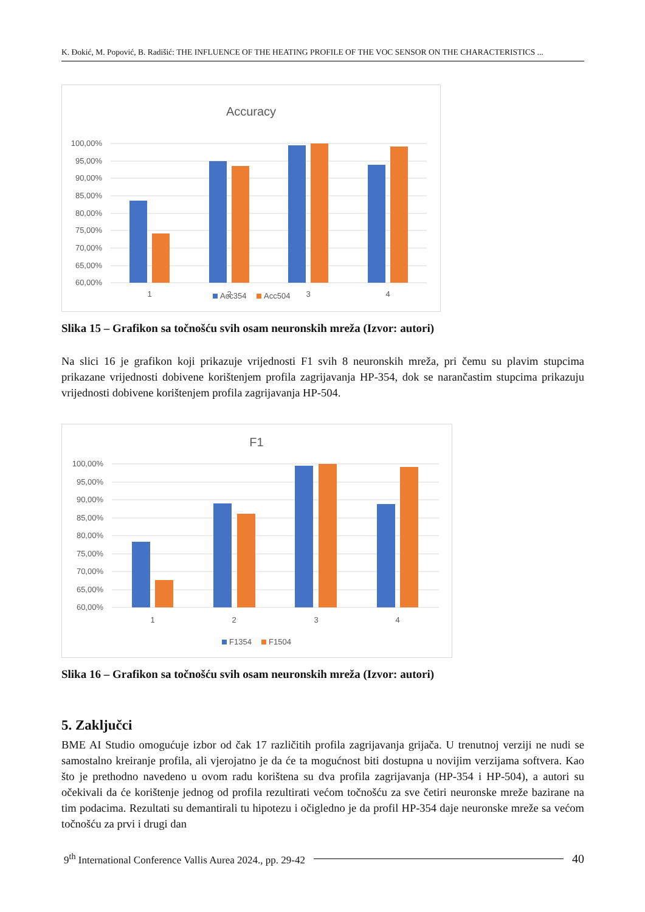K. Đokić, M. Popović, B. Radišić: THE INFLUENCE OF THE HEATING PROFILE OF THE VOC SENSOR ON THE CHARACTERISTICS ...
Accuracy
100,00%
95,00%
90,00%
85,00%
80,00%
75,00%
70,00%
65,00%
60,00%
1
2
3
4
Acc354
Acc504
Slika 15 – Grafikon sa točnošću svih osam neuronskih mreža (Izvor: autori)
Na slici 16 je grafikon koji prikazuje vrijednosti F1 svih 8 neuronskih mreža, pri čemu su plavim stupcima prikazane vrijednosti dobivene korištenjem profila zagrijavanja HP-354, dok se narančastim stupcima prikazuju vrijednosti dobivene korištenjem profila zagrijavanja HP-504.
F1
100,00%
95,00%
90,00%
85,00%
80,00%
75,00%
70,00%
65,00%
60,00%
1
2
3
4
F1354
F1504
Slika 16 – Grafikon sa točnošću svih osam neuronskih mreža (Izvor: autori)
5. Zaključci
BME AI Studio omogućuje izbor od čak 17 različitih profila zagrijavanja grijača. U trenutnoj verziji ne nudi se samostalno kreiranje profila, ali vjerojatno je da će ta mogućnost biti dostupna u novijim verzijama softvera. Kao što je prethodno navedeno u ovom radu korištena su dva profila zagrijavanja (HP-354 i HP-504), a autori su očekivali da će korištenje jednog od profila rezultirati većom točnošću za sve četiri neuronske mreže bazirane na tim podacima. Rezultati su demantirali tu hipotezu i očigledno je da profil HP-354 daje neuronske mreže sa većom točnošću za prvi i drugi dan
9<sup>th</sup> International Conference Vallis Aurea 2024., pp. 29-42 40